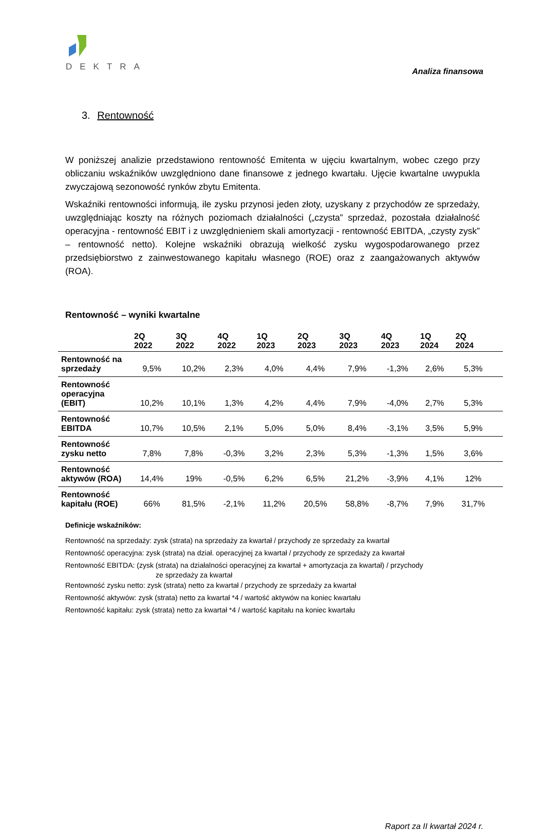DEKTRA
Analiza finansowa
3. Rentowność
W poniższej analizie przedstawiono rentowność Emitenta w ujęciu kwartalnym, wobec czego przy obliczaniu wskaźników uwzględniono dane finansowe z jednego kwartału. Ujęcie kwartalne uwypukla zwyczajową sezonowość rynków zbytu Emitenta.
Wskaźniki rentowności informują, ile zysku przynosi jeden złoty, uzyskany z przychodów ze sprzedaży, uwzględniając koszty na różnych poziomach działalności („czysta” sprzedaż, pozostała działalność operacyjna - rentowność EBIT i z uwzględnieniem skali amortyzacji - rentowność EBITDA, „czysty zysk” – rentowność netto). Kolejne wskaźniki obrazują wielkość zysku wygospodarowanego przez przedsiębiorstwo z zainwestowanego kapitału własnego (ROE) oraz z zaangażowanych aktywów (ROA).
Rentowność – wyniki kwartalne
| | 2Q 2022 | 3Q 2022 | 4Q 2022 | 1Q 2023 | 2Q 2023 | 3Q 2023 | 4Q 2023 | 1Q 2024 | 2Q 2024 | |
| --- | --- | --- | --- | --- | --- | --- | --- | --- | --- | --- |
| Rentowność na sprzedaży | 9,5% | 10,2% | 2,3% | 4,0% | 4,4% | 7,9% | -1,3% | 2,6% | 5,3% | |
| Rentowność operacyjna (EBIT) | 10,2% | 10,1% | 1,3% | 4,2% | 4,4% | 7,9% | -4,0% | 2,7% | 5,3% | |
| Rentowność EBITDA | 10,7% | 10,5% | 2,1% | 5,0% | 5,0% | 8,4% | -3,1% | 3,5% | 5,9% | |
| Rentowność zysku netto | 7,8% | 7,8% | -0,3% | 3,2% | 2,3% | 5,3% | -1,3% | 1,5% | 3,6% | |
| Rentowność aktywów (ROA) | 14,4% | 19% | -0,5% | 6,2% | 6,5% | 21,2% | -3,9% | 4,1% | 12% | |
| Rentowność kapitału (ROE) | 66% | 81,5% | -2,1% | 11,2% | 20,5% | 58,8% | -8,7% | 7,9% | 31,7% | |
Definicje wskaźników:
Rentowność na sprzedaży: zysk (strata) na sprzedaży za kwartał / przychody ze sprzedaży za kwartał
Rentowność operacyjna: zysk (strata) na dział. operacyjnej za kwartał / przychody ze sprzedaży za kwartał
Rentowność EBITDA: (zysk (strata) na działalności operacyjnej za kwartał + amortyzacja za kwartał) / przychody
ze sprzedaży za kwartał
Rentowność zysku netto: zysk (strata) netto za kwartał / przychody ze sprzedaży za kwartał
Rentowność aktywów: zysk (strata) netto za kwartał *4 / wartość aktywów na koniec kwartału
Rentowność kapitału: zysk (strata) netto za kwartał *4 / wartość kapitału na koniec kwartału
Raport za II kwartał 2024 r.